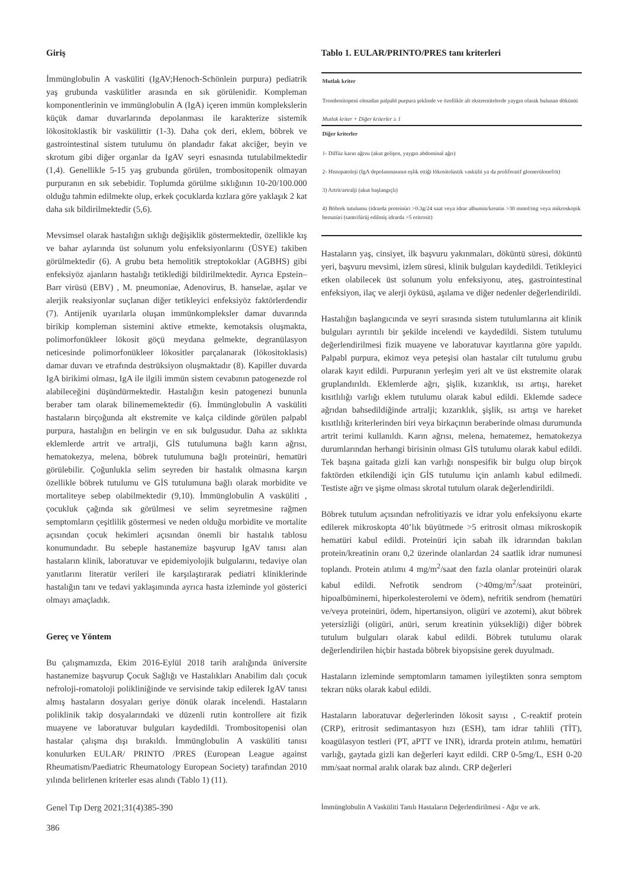Giriş
İmmünglobulin A vasküliti (IgAV;Henoch-Schönlein purpura) pediatrik yaş grubunda vaskülitler arasında en sık görülenidir. Kompleman komponentlerinin ve immünglobulin A (IgA) içeren immün komplekslerin küçük damar duvarlarında depolanması ile karakterize sistemik lökositoklastik bir vaskülittir (1-3). Daha çok deri, eklem, böbrek ve gastrointestinal sistem tutulumu ön plandadır fakat akciğer, beyin ve skrotum gibi diğer organlar da IgAV seyri esnasında tutulabilmektedir (1,4). Genellikle 5-15 yaş grubunda görülen, trombositopenik olmayan purpuranın en sık sebebidir. Toplumda görülme sıklığının 10-20/100.000 olduğu tahmin edilmekte olup, erkek çocuklarda kızlara göre yaklaşık 2 kat daha sık bildirilmektedir (5,6).
Mevsimsel olarak hastalığın sıklığı değişiklik göstermektedir, özellikle kış ve bahar aylarında üst solunum yolu enfeksiyonlarını (ÜSYE) takiben görülmektedir (6). A grubu beta hemolitik streptokoklar (AGBHS) gibi enfeksiyöz ajanların hastalığı tetiklediği bildirilmektedir. Ayrıca Epstein–Barr virüsü (EBV) , M. pneumoniae, Adenovirus, B. hanselae, aşılar ve alerjik reaksiyonlar suçlanan diğer tetikleyici enfeksiyöz faktörlerdendir (7). Antijenik uyarılarla oluşan immünkompleksler damar duvarında birikip kompleman sistemini aktive etmekte, kemotaksis oluşmakta, polimorfonükleer lökosit göçü meydana gelmekte, degranülasyon neticesinde polimorfonükleer lökositler parçalanarak (lökositoklasis) damar duvarı ve etrafında destrüksiyon oluşmaktadır (8). Kapiller duvarda IgA birikimi olması, IgA ile ilgili immün sistem cevabının patogenezde rol alabileceğini düşündürmektedir. Hastalığın kesin patogenezi bununla beraber tam olarak bilinememektedir (6). İmmünglobulin A vasküliti hastaların birçoğunda alt ekstremite ve kalça cildinde görülen palpabl purpura, hastalığın en belirgin ve en sık bulgusudur. Daha az sıklıkta eklemlerde artrit ve artralji, GİS tutulumuna bağlı karın ağrısı, hematokezya, melena, böbrek tutulumuna bağlı proteinüri, hematüri görülebilir. Çoğunlukla selim seyreden bir hastalık olmasına karşın özellikle böbrek tutulumu ve GİS tutulumuna bağlı olarak morbidite ve mortaliteye sebep olabilmektedir (9,10). İmmünglobulin A vasküliti , çocukluk çağında sık görülmesi ve selim seyretmesine rağmen semptomların çeşitlilik göstermesi ve neden olduğu morbidite ve mortalite açısından çocuk hekimleri açısından önemli bir hastalık tablosu konumundadır. Bu sebeple hastanemize başvurup IgAV tanısı alan hastaların klinik, laboratuvar ve epidemiyolojik bulgularını, tedaviye olan yanıtlarını literatür verileri ile karşılaştırarak pediatri kliniklerinde hastalığın tanı ve tedavi yaklaşımında ayrıca hasta izleminde yol gösterici olmayı amaçladık.
Gereç ve Yöntem
Bu çalışmamızda, Ekim 2016-Eylül 2018 tarih aralığında üniversite hastanemize başvurup Çocuk Sağlığı ve Hastalıkları Anabilim dalı çocuk nefroloji-romatoloji polikliniğinde ve servisinde takip edilerek IgAV tanısı almış hastaların dosyaları geriye dönük olarak incelendi. Hastaların poliklinik takip dosyalarındaki ve düzenli rutin kontrollere ait fizik muayene ve laboratuvar bulguları kaydedildi. Trombositopenisi olan hastalar çalışma dışı bırakıldı. İmmünglobulin A vasküliti tanısı konulurken EULAR/ PRINTO /PRES (European League against Rheumatism/Paediatric Rheumatology European Society) tarafından 2010 yılında belirlenen kriterler esas alındı (Tablo 1) (11).
Tablo 1. EULAR/PRINTO/PRES tanı kriterleri
| Mutlak kriter |
| --- |
| Trombositopeni olmadan palpabl purpura şeklinde ve özellikle alt ekstremitelerde yaygın olarak bulunan döküntü |
| Mutlak kriter + Diğer kriterler ≥ 1 |
| Diğer kriterler |
| 1- Diffüz karın ağrısı (akut gelişen, yaygın abdominal ağrı) |
| 2- Histopatoloji (IgA depolanmasının eşlik ettiği lökositolastik vaskülit ya da proliferatif glomerülonefrit) |
| 3) Artrit/artralji (akut başlangıçlı) |
| 4) Böbrek tutulumu (idrarda proteinüri >0.3g/24 saat veya idrar albumin/kreatin >30 mmol/mg veya mikroskopik hematüri (santrifürüj edilmiş idrarda >5 eritrosit) |
Hastaların yaş, cinsiyet, ilk başvuru yakınmaları, döküntü süresi, döküntü yeri, başvuru mevsimi, izlem süresi, klinik bulguları kaydedildi. Tetikleyici etken olabilecek üst solunum yolu enfeksiyonu, ateş, gastrointestinal enfeksiyon, ilaç ve alerji öyküsü, aşılama ve diğer nedenler değerlendirildi.
Hastalığın başlangıcında ve seyri sırasında sistem tutulumlarına ait klinik bulguları ayrıntılı bir şekilde incelendi ve kaydedildi. Sistem tutulumu değerlendirilmesi fizik muayene ve laboratuvar kayıtlarına göre yapıldı. Palpabl purpura, ekimoz veya peteşisi olan hastalar cilt tutulumu grubu olarak kayıt edildi. Purpuranın yerleşim yeri alt ve üst ekstremite olarak gruplandırıldı. Eklemlerde ağrı, şişlik, kızarıklık, ısı artışı, hareket kısıtlılığı varlığı eklem tutulumu olarak kabul edildi. Eklemde sadece ağrıdan bahsedildiğinde artralji; kızarıklık, şişlik, ısı artışı ve hareket kısıtlılığı kriterlerinden biri veya birkaçının beraberinde olması durumunda artrit terimi kullanıldı. Karın ağrısı, melena, hematemez, hematokezya durumlarından herhangi birisinin olması GİS tutulumu olarak kabul edildi. Tek başına gaitada gizli kan varlığı nonspesifik bir bulgu olup birçok faktörden etkilendiği için GİS tutulumu için anlamlı kabul edilmedi. Testiste ağrı ve şişme olması skrotal tutulum olarak değerlendirildi.
Böbrek tutulum açısından nefrolitiyazis ve idrar yolu enfeksiyonu ekarte edilerek mikroskopta 40’lık büyütmede >5 eritrosit olması mikroskopik hematüri kabul edildi. Proteinüri için sabah ilk idrarından bakılan protein/kreatinin oranı 0,2 üzerinde olanlardan 24 saatlik idrar numunesi toplandı. Protein atılımı 4 mg/m<sup>2</sup>/saat den fazla olanlar proteinüri olarak kabul edildi. Nefrotik sendrom (>40mg/m<sup>2</sup>/saat proteinüri, hipoalbüminemi, hiperkolesterolemi ve ödem), nefritik sendrom (hematüri ve/veya proteinüri, ödem, hipertansiyon, oligüri ve azotemi), akut böbrek yetersizliği (oligüri, anüri, serum kreatinin yüksekliği) diğer böbrek tutulum bulguları olarak kabul edildi. Böbrek tutulumu olarak değerlendirilen hiçbir hastada böbrek biyopsisine gerek duyulmadı.
Hastaların izleminde semptomların tamamen iyileştikten sonra semptom tekrarı nüks olarak kabul edildi.
Hastaların laboratuvar değerlerinden lökosit sayısı , C-reaktif protein (CRP), eritrosit sedimantasyon hızı (ESH), tam idrar tahlili (TİT), koagülasyon testleri (PT, aPTT ve INR), idrarda protein atılımı, hematüri varlığı, gaytada gizli kan değerleri kayıt edildi. CRP 0-5mg/L, ESH 0-20 mm/saat normal aralık olarak baz alındı. CRP değerleri
Genel Tıp Derg 2021;31(4)385-390
386
İmmünglobulin A Vasküliti Tanılı Hastaların Değerlendirilmesi - Ağır ve ark.